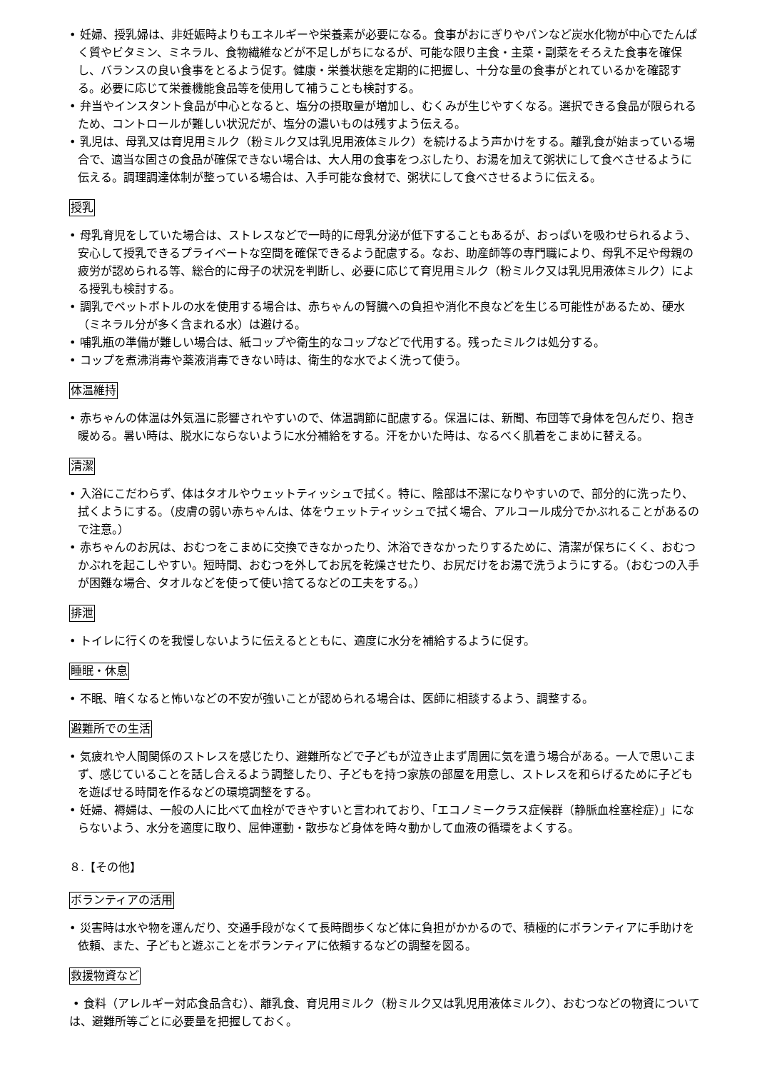• 妊婦、授乳婦は、非妊娠時よりもエネルギーや栄養素が必要になる。食事がおにぎりやパンなど炭水化物が中心でたんぱく質やビタミン、ミネラル、食物繊維などが不足しがちになるが、可能な限り主食・主菜・副菜をそろえた食事を確保し、バランスの良い食事をとるよう促す。健康・栄養状態を定期的に把握し、十分な量の食事がとれているかを確認する。必要に応じて栄養機能食品等を使用して補うことも検討する。
• 弁当やインスタント食品が中心となると、塩分の摂取量が増加し、むくみが生じやすくなる。選択できる食品が限られるため、コントロールが難しい状況だが、塩分の濃いものは残すよう伝える。
• 乳児は、母乳又は育児用ミルク（粉ミルク又は乳児用液体ミルク）を続けるよう声かけをする。離乳食が始まっている場合で、適当な固さの食品が確保できない場合は、大人用の食事をつぶしたり、お湯を加えて粥状にして食べさせるように伝える。調理調達体制が整っている場合は、入手可能な食材で、粥状にして食べさせるように伝える。
授乳
• 母乳育児をしていた場合は、ストレスなどで一時的に母乳分泌が低下することもあるが、おっぱいを吸わせられるよう、安心して授乳できるプライベートな空間を確保できるよう配慮する。なお、助産師等の専門職により、母乳不足や母親の疲労が認められる等、総合的に母子の状況を判断し、必要に応じて育児用ミルク（粉ミルク又は乳児用液体ミルク）による授乳も検討する。
• 調乳でペットボトルの水を使用する場合は、赤ちゃんの腎臓への負担や消化不良などを生じる可能性があるため、硬水（ミネラル分が多く含まれる水）は避ける。
• 哺乳瓶の準備が難しい場合は、紙コップや衛生的なコップなどで代用する。残ったミルクは処分する。
• コップを煮沸消毒や薬液消毒できない時は、衛生的な水でよく洗って使う。
体温維持
• 赤ちゃんの体温は外気温に影響されやすいので、体温調節に配慮する。保温には、新聞、布団等で身体を包んだり、抱き暖める。暑い時は、脱水にならないように水分補給をする。汗をかいた時は、なるべく肌着をこまめに替える。
清潔
• 入浴にこだわらず、体はタオルやウェットティッシュで拭く。特に、陰部は不潔になりやすいので、部分的に洗ったり、拭くようにする。（皮膚の弱い赤ちゃんは、体をウェットティッシュで拭く場合、アルコール成分でかぶれることがあるので注意。）
• 赤ちゃんのお尻は、おむつをこまめに交換できなかったり、沐浴できなかったりするために、清潔が保ちにくく、おむつかぶれを起こしやすい。短時間、おむつを外してお尻を乾燥させたり、お尻だけをお湯で洗うようにする。（おむつの入手が困難な場合、タオルなどを使って使い捨てるなどの工夫をする。）
排泄
• トイレに行くのを我慢しないように伝えるとともに、適度に水分を補給するように促す。
睡眠・休息
• 不眠、暗くなると怖いなどの不安が強いことが認められる場合は、医師に相談するよう、調整する。
避難所での生活
• 気疲れや人間関係のストレスを感じたり、避難所などで子どもが泣き止まず周囲に気を遣う場合がある。一人で思いこまず、感じていることを話し合えるよう調整したり、子どもを持つ家族の部屋を用意し、ストレスを和らげるために子どもを遊ばせる時間を作るなどの環境調整をする。
• 妊婦、褥婦は、一般の人に比べて血栓ができやすいと言われており、「エコノミークラス症候群（静脈血栓塞栓症）」にならないよう、水分を適度に取り、屈伸運動・散歩など身体を時々動かして血液の循環をよくする。
８.【その他】
ボランティアの活用
• 災害時は水や物を運んだり、交通手段がなくて長時間歩くなど体に負担がかかるので、積極的にボランティアに手助けを依頼、また、子どもと遊ぶことをボランティアに依頼するなどの調整を図る。
救援物資など
• 食料（アレルギー対応食品含む）、離乳食、育児用ミルク（粉ミルク又は乳児用液体ミルク）、おむつなどの物資については、避難所等ごとに必要量を把握しておく。